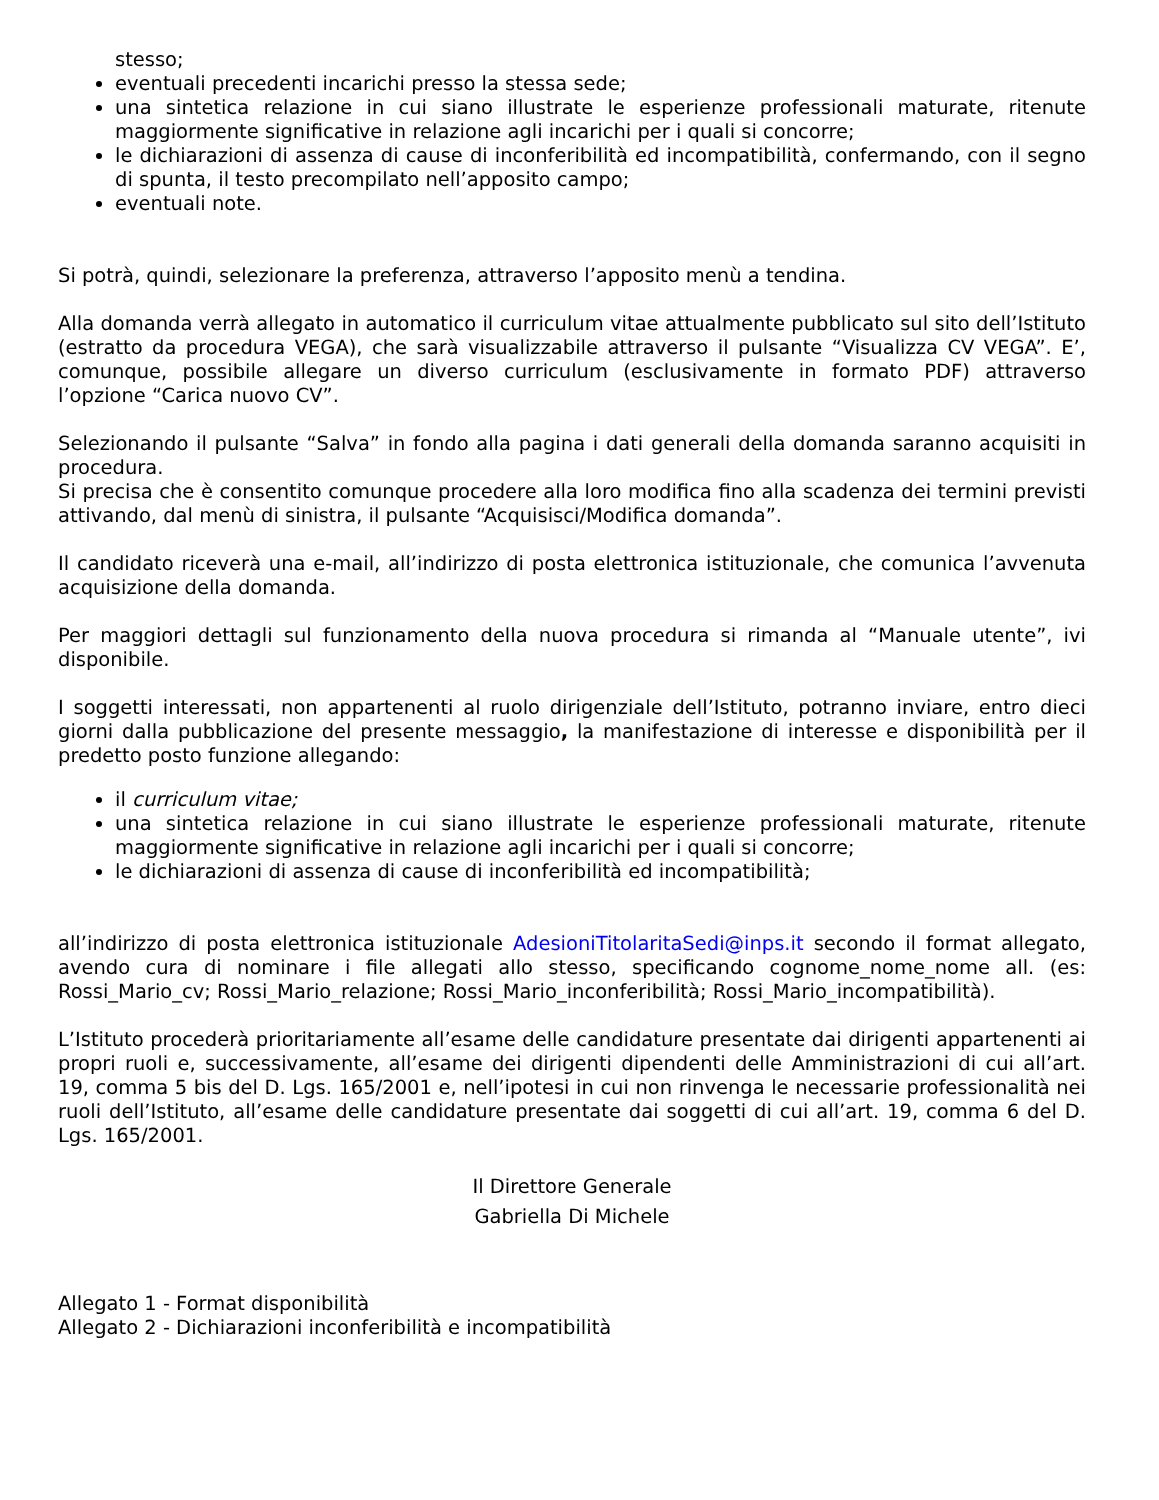stesso;
eventuali precedenti incarichi presso la stessa sede;
una sintetica relazione in cui siano illustrate le esperienze professionali maturate, ritenute maggiormente significative in relazione agli incarichi per i quali si concorre;
le dichiarazioni di assenza di cause di inconferibilità ed incompatibilità, confermando, con il segno di spunta, il testo precompilato nell’apposito campo;
eventuali note.
Si potrà, quindi, selezionare la preferenza, attraverso l’apposito menù a tendina.
Alla domanda verrà allegato in automatico il curriculum vitae attualmente pubblicato sul sito dell’Istituto (estratto da procedura VEGA), che sarà visualizzabile attraverso il pulsante “Visualizza CV VEGA”. E’, comunque, possibile allegare un diverso curriculum (esclusivamente in formato PDF) attraverso l’opzione “Carica nuovo CV”.
Selezionando il pulsante “Salva” in fondo alla pagina i dati generali della domanda saranno acquisiti in procedura.
Si precisa che è consentito comunque procedere alla loro modifica fino alla scadenza dei termini previsti attivando, dal menù di sinistra, il pulsante “Acquisisci/Modifica domanda”.
Il candidato riceverà una e-mail, all’indirizzo di posta elettronica istituzionale, che comunica l’avvenuta acquisizione della domanda.
Per maggiori dettagli sul funzionamento della nuova procedura si rimanda al “Manuale utente”, ivi disponibile.
I soggetti interessati, non appartenenti al ruolo dirigenziale dell’Istituto, potranno inviare, entro dieci giorni dalla pubblicazione del presente messaggio, la manifestazione di interesse e disponibilità per il predetto posto funzione allegando:
il curriculum vitae;
una sintetica relazione in cui siano illustrate le esperienze professionali maturate, ritenute maggiormente significative in relazione agli incarichi per i quali si concorre;
le dichiarazioni di assenza di cause di inconferibilità ed incompatibilità;
all’indirizzo di posta elettronica istituzionale AdesioniTitolaritaSedi@inps.it secondo il format allegato, avendo cura di nominare i file allegati allo stesso, specificando cognome_nome_nome all. (es: Rossi_Mario_cv; Rossi_Mario_relazione; Rossi_Mario_inconferibilità; Rossi_Mario_incompatibilità).
L’Istituto procederà prioritariamente all’esame delle candidature presentate dai dirigenti appartenenti ai propri ruoli e, successivamente, all’esame dei dirigenti dipendenti delle Amministrazioni di cui all’art. 19, comma 5 bis del D. Lgs. 165/2001 e, nell’ipotesi in cui non rinvenga le necessarie professionalità nei ruoli dell’Istituto, all’esame delle candidature presentate dai soggetti di cui all’art. 19, comma 6 del D. Lgs. 165/2001.
Il Direttore Generale
Gabriella Di Michele
Allegato 1 - Format disponibilità
Allegato 2 - Dichiarazioni inconferibilità e incompatibilità